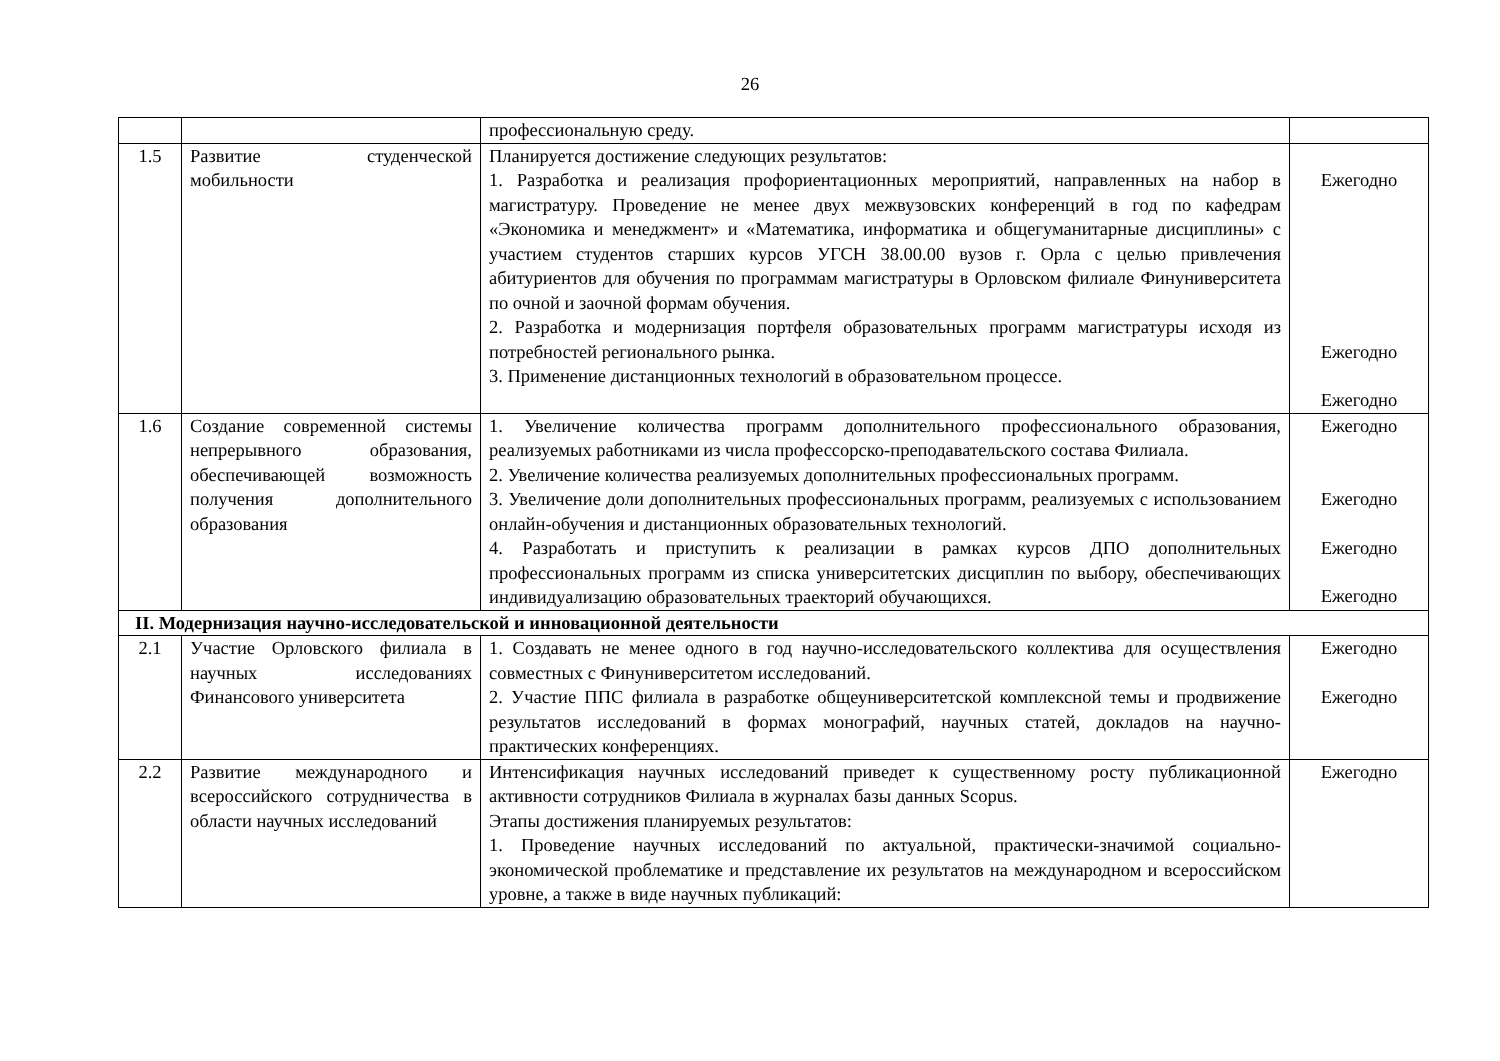26
| | | профессиональную среду. | |
| 1.5 | Развитие студенческой мобильности | Планируется достижение следующих результатов: 1. Разработка и реализация профориентационных мероприятий, направленных на набор в магистратуру. Проведение не менее двух межвузовских конференций в год по кафедрам «Экономика и менеджмент» и «Математика, информатика и общегуманитарные дисциплины» с участием студентов старших курсов УГСН 38.00.00 вузов г. Орла с целью привлечения абитуриентов для обучения по программам магистратуры в Орловском филиале Финуниверситета по очной и заочной формам обучения. 2. Разработка и модернизация портфеля образовательных программ магистратуры исходя из потребностей регионального рынка. 3. Применение дистанционных технологий в образовательном процессе. | Ежегодно Ежегодно Ежегодно |
| 1.6 | Создание современной системы непрерывного образования, обеспечивающей возможность получения дополнительного образования | 1. Увеличение количества программ дополнительного профессионального образования, реализуемых работниками из числа профессорско-преподавательского состава Филиала. 2. Увеличение количества реализуемых дополнительных профессиональных программ. 3. Увеличение доли дополнительных профессиональных программ, реализуемых с использованием онлайн-обучения и дистанционных образовательных технологий. 4. Разработать и приступить к реализации в рамках курсов ДПО дополнительных профессиональных программ из списка университетских дисциплин по выбору, обеспечивающих индивидуализацию образовательных траекторий обучающихся. | Ежегодно Ежегодно Ежегодно Ежегодно |
| II. Модернизация научно-исследовательской и инновационной деятельности | | | |
| 2.1 | Участие Орловского филиала в научных исследованиях Финансового университета | 1. Создавать не менее одного в год научно-исследовательского коллектива для осуществления совместных с Финуниверситетом исследований. 2. Участие ППС филиала в разработке общеуниверситетской комплексной темы и продвижение результатов исследований в формах монографий, научных статей, докладов на научно-практических конференциях. | Ежегодно Ежегодно |
| 2.2 | Развитие международного и всероссийского сотрудничества в области научных исследований | Интенсификация научных исследований приведет к существенному росту публикационной активности сотрудников Филиала в журналах базы данных Scopus. Этапы достижения планируемых результатов: 1. Проведение научных исследований по актуальной, практически-значимой социально-экономической проблематике и представление их результатов на международном и всероссийском уровне, а также в виде научных публикаций: | Ежегодно |